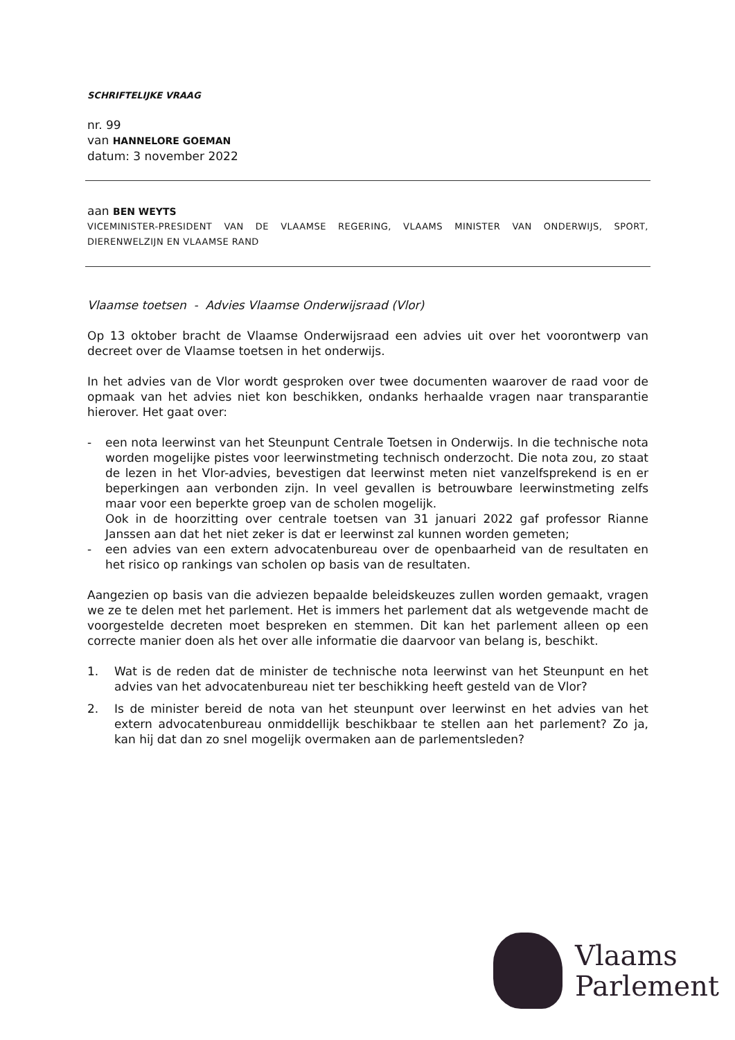SCHRIFTELIJKE VRAAG
nr. 99
van HANNELORE GOEMAN
datum: 3 november 2022
aan BEN WEYTS
VICEMINISTER-PRESIDENT VAN DE VLAAMSE REGERING, VLAAMS MINISTER VAN ONDERWIJS, SPORT, DIERENWELZIJN EN VLAAMSE RAND
Vlaamse toetsen - Advies Vlaamse Onderwijsraad (Vlor)
Op 13 oktober bracht de Vlaamse Onderwijsraad een advies uit over het voorontwerp van decreet over de Vlaamse toetsen in het onderwijs.
In het advies van de Vlor wordt gesproken over twee documenten waarover de raad voor de opmaak van het advies niet kon beschikken, ondanks herhaalde vragen naar transparantie hierover. Het gaat over:
- een nota leerwinst van het Steunpunt Centrale Toetsen in Onderwijs. In die technische nota worden mogelijke pistes voor leerwinstmeting technisch onderzocht. Die nota zou, zo staat de lezen in het Vlor-advies, bevestigen dat leerwinst meten niet vanzelfsprekend is en er beperkingen aan verbonden zijn. In veel gevallen is betrouwbare leerwinstmeting zelfs maar voor een beperkte groep van de scholen mogelijk.
Ook in de hoorzitting over centrale toetsen van 31 januari 2022 gaf professor Rianne Janssen aan dat het niet zeker is dat er leerwinst zal kunnen worden gemeten;
- een advies van een extern advocatenbureau over de openbaarheid van de resultaten en het risico op rankings van scholen op basis van de resultaten.
Aangezien op basis van die adviezen bepaalde beleidskeuzes zullen worden gemaakt, vragen we ze te delen met het parlement. Het is immers het parlement dat als wetgevende macht de voorgestelde decreten moet bespreken en stemmen. Dit kan het parlement alleen op een correcte manier doen als het over alle informatie die daarvoor van belang is, beschikt.
1. Wat is de reden dat de minister de technische nota leerwinst van het Steunpunt en het advies van het advocatenbureau niet ter beschikking heeft gesteld van de Vlor?
2. Is de minister bereid de nota van het steunpunt over leerwinst en het advies van het extern advocatenbureau onmiddellijk beschikbaar te stellen aan het parlement? Zo ja, kan hij dat dan zo snel mogelijk overmaken aan de parlementsleden?
Vlaams
Parlement